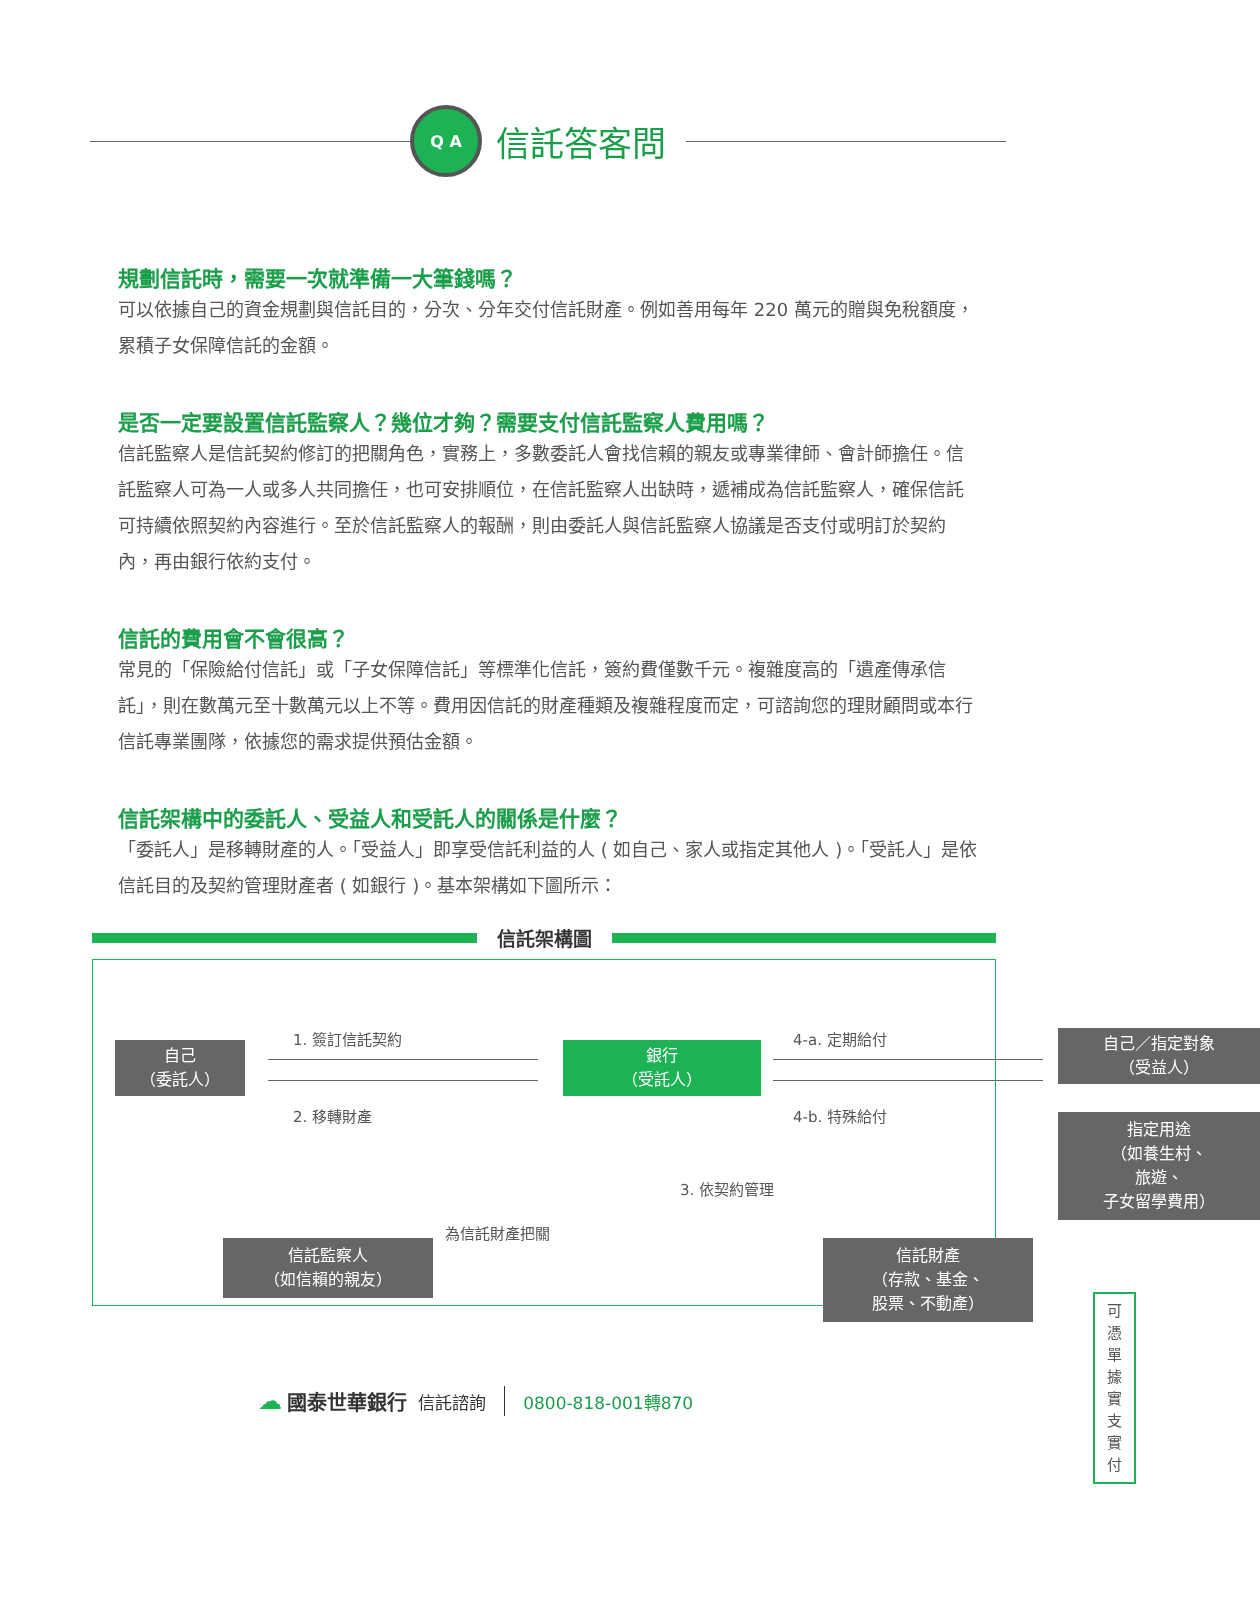Q A
信託答客問
規劃信託時，需要一次就準備一大筆錢嗎？
可以依據自己的資金規劃與信託目的，分次、分年交付信託財產。例如善用每年 220 萬元的贈與免稅額度，累積子女保障信託的金額。
是否一定要設置信託監察人？幾位才夠？需要支付信託監察人費用嗎？
信託監察人是信託契約修訂的把關角色，實務上，多數委託人會找信賴的親友或專業律師、會計師擔任。信託監察人可為一人或多人共同擔任，也可安排順位，在信託監察人出缺時，遞補成為信託監察人，確保信託可持續依照契約內容進行。至於信託監察人的報酬，則由委託人與信託監察人協議是否支付或明訂於契約內，再由銀行依約支付。
信託的費用會不會很高？
常見的「保險給付信託」或「子女保障信託」等標準化信託，簽約費僅數千元。複雜度高的「遺產傳承信託」，則在數萬元至十數萬元以上不等。費用因信託的財產種類及複雜程度而定，可諮詢您的理財顧問或本行信託專業團隊，依據您的需求提供預估金額。
信託架構中的委託人、受益人和受託人的關係是什麼？
「委託人」是移轉財產的人。「受益人」即享受信託利益的人 ( 如自己、家人或指定其他人 )。「受託人」是依信託目的及契約管理財產者 ( 如銀行 )。基本架構如下圖所示：
信託架構圖
自己
（委託人）
1. 簽訂信託契約
2. 移轉財產
銀行
（受託人）
4-a. 定期給付
4-b. 特殊給付
自己／指定對象
（受益人）
指定用途
（如養生村、
旅遊、
子女留學費用）
3. 依契約管理
為信託財產把關
信託監察人
（如信賴的親友）
信託財產
（存款、基金、
股票、不動產）
可憑單據
實支實付
☁ 國泰世華銀行 信託諮詢 0800-818-001轉870